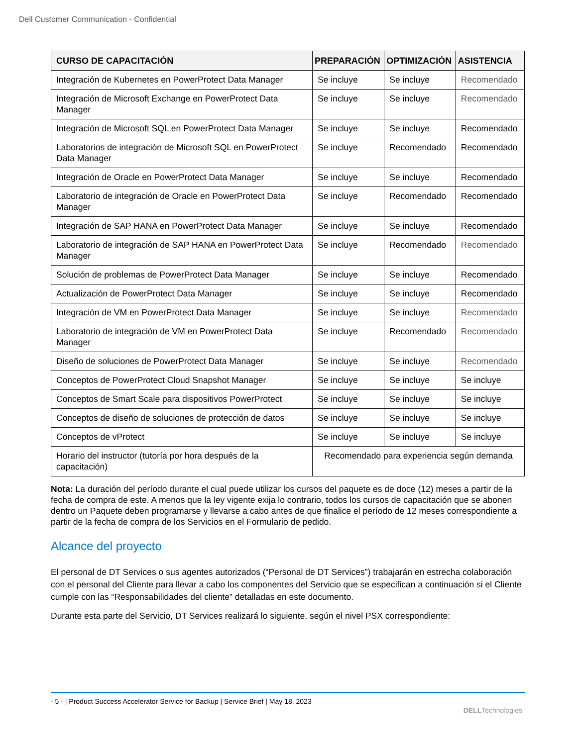Dell Customer Communication - Confidential
| CURSO DE CAPACITACIÓN | PREPARACIÓN | OPTIMIZACIÓN | ASISTENCIA |
| --- | --- | --- | --- |
| Integración de Kubernetes en PowerProtect Data Manager | Se incluye | Se incluye | Recomendado |
| Integración de Microsoft Exchange en PowerProtect Data Manager | Se incluye | Se incluye | Recomendado |
| Integración de Microsoft SQL en PowerProtect Data Manager | Se incluye | Se incluye | Recomendado |
| Laboratorios de integración de Microsoft SQL en PowerProtect Data Manager | Se incluye | Recomendado | Recomendado |
| Integración de Oracle en PowerProtect Data Manager | Se incluye | Se incluye | Recomendado |
| Laboratorio de integración de Oracle en PowerProtect Data Manager | Se incluye | Recomendado | Recomendado |
| Integración de SAP HANA en PowerProtect Data Manager | Se incluye | Se incluye | Recomendado |
| Laboratorio de integración de SAP HANA en PowerProtect Data Manager | Se incluye | Recomendado | Recomendado |
| Solución de problemas de PowerProtect Data Manager | Se incluye | Se incluye | Recomendado |
| Actualización de PowerProtect Data Manager | Se incluye | Se incluye | Recomendado |
| Integración de VM en PowerProtect Data Manager | Se incluye | Se incluye | Recomendado |
| Laboratorio de integración de VM en PowerProtect Data Manager | Se incluye | Recomendado | Recomendado |
| Diseño de soluciones de PowerProtect Data Manager | Se incluye | Se incluye | Recomendado |
| Conceptos de PowerProtect Cloud Snapshot Manager | Se incluye | Se incluye | Se incluye |
| Conceptos de Smart Scale para dispositivos PowerProtect | Se incluye | Se incluye | Se incluye |
| Conceptos de diseño de soluciones de protección de datos | Se incluye | Se incluye | Se incluye |
| Conceptos de vProtect | Se incluye | Se incluye | Se incluye |
| Horario del instructor (tutoría por hora después de la capacitación) | Recomendado para experiencia según demanda | | |
Nota: La duración del período durante el cual puede utilizar los cursos del paquete es de doce (12) meses a partir de la fecha de compra de este. A menos que la ley vigente exija lo contrario, todos los cursos de capacitación que se abonen dentro un Paquete deben programarse y llevarse a cabo antes de que finalice el período de 12 meses correspondiente a partir de la fecha de compra de los Servicios en el Formulario de pedido.
Alcance del proyecto
El personal de DT Services o sus agentes autorizados (“Personal de DT Services”) trabajarán en estrecha colaboración con el personal del Cliente para llevar a cabo los componentes del Servicio que se especifican a continuación si el Cliente cumple con las “Responsabilidades del cliente” detalladas en este documento.
Durante esta parte del Servicio, DT Services realizará lo siguiente, según el nivel PSX correspondiente:
- 5 - | Product Success Accelerator Service for Backup | Service Brief | May 18, 2023
DELLTechnologies